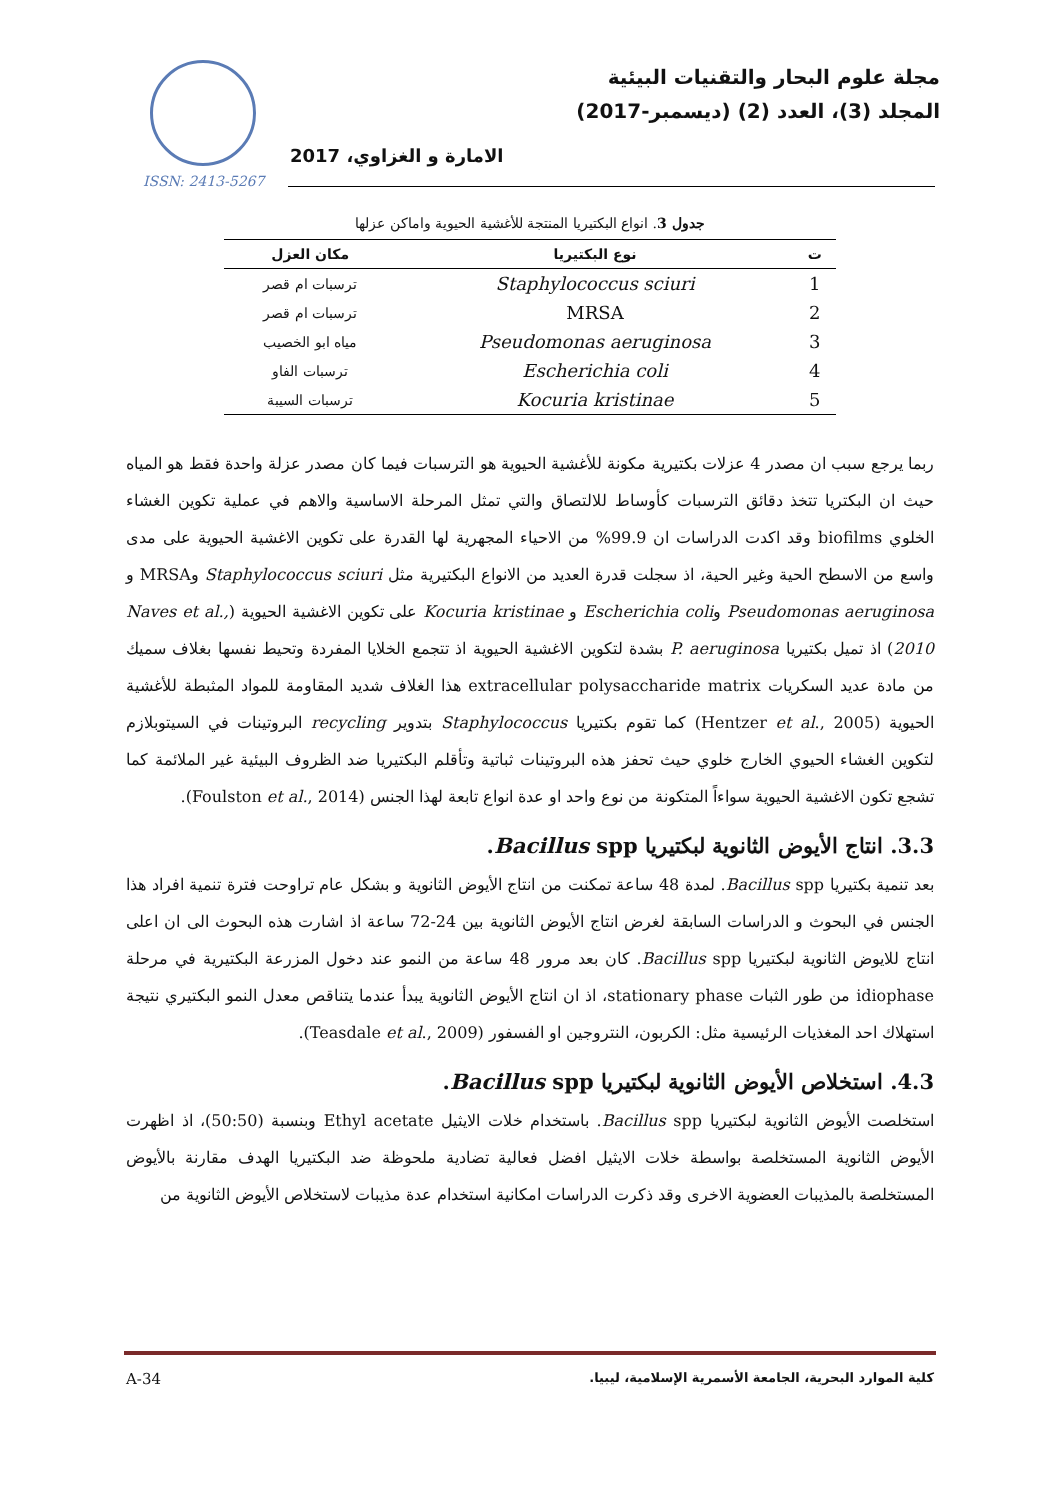ISSN: 2413-5267
مجلة علوم البحار والتقنيات البيئية
المجلد (3)، العدد (2) (ديسمبر-2017)
الامارة و الغزاوي، 2017
جدول 3. انواع البكتيريا المنتجة للأغشية الحيوية واماكن عزلها
| ت | نوع البكتيريا | مكان العزل |
| --- | --- | --- |
| 1 | Staphylococcus sciuri | ترسبات ام قصر |
| 2 | MRSA | ترسبات ام قصر |
| 3 | Pseudomonas aeruginosa | مياه ابو الخصيب |
| 4 | Escherichia coli | ترسبات الفاو |
| 5 | Kocuria kristinae | ترسبات السيبة |
ربما يرجع سبب ان مصدر 4 عزلات بكتيرية مكونة للأغشية الحيوية هو الترسبات فيما كان مصدر عزلة واحدة فقط هو المياه حيث ان البكتريا تتخذ دقائق الترسبات كأوساط للالتصاق والتي تمثل المرحلة الاساسية والاهم في عملية تكوين الغشاء الخلوي biofilms وقد اكدت الدراسات ان 99.9% من الاحياء المجهرية لها القدرة على تكوين الاغشية الحيوية على مدى واسع من الاسطح الحية وغير الحية، اذ سجلت قدرة العديد من الانواع البكتيرية مثل Staphylococcus sciuri وMRSA و Pseudomonas aeruginosa وEscherichia coli و Kocuria kristinae على تكوين الاغشية الحيوية (Naves et al., 2010) اذ تميل بكتيريا P. aeruginosa بشدة لتكوين الاغشية الحيوية اذ تتجمع الخلايا المفردة وتحيط نفسها بغلاف سميك من مادة عديد السكريات extracellular polysaccharide matrix هذا الغلاف شديد المقاومة للمواد المثبطة للأغشية الحيوية (Hentzer et al., 2005) كما تقوم بكتيريا Staphylococcus بتدوير recycling البروتينات في السيتوبلازم لتكوين الغشاء الحيوي الخارج خلوي حيث تحفز هذه البروتينات ثباتية وتأقلم البكتيريا ضد الظروف البيئية غير الملائمة كما تشجع تكون الاغشية الحيوية سواءاً المتكونة من نوع واحد او عدة انواع تابعة لهذا الجنس (Foulston et al., 2014).
3.3. انتاج الأيوض الثانوية لبكتيريا Bacillus spp.
بعد تنمية بكتيريا Bacillus spp. لمدة 48 ساعة تمكنت من انتاج الأيوض الثانوية و بشكل عام تراوحت فترة تنمية افراد هذا الجنس في البحوث و الدراسات السابقة لغرض انتاج الأيوض الثانوية بين 24-72 ساعة اذ اشارت هذه البحوث الى ان اعلى انتاج للايوض الثانوية لبكتيريا Bacillus spp. كان بعد مرور 48 ساعة من النمو عند دخول المزرعة البكتيرية في مرحلة idiophase من طور الثبات stationary phase، اذ ان انتاج الأيوض الثانوية يبدأ عندما يتناقص معدل النمو البكتيري نتيجة استهلاك احد المغذيات الرئيسية مثل: الكربون، النتروجين او الفسفور (Teasdale et al., 2009).
4.3. استخلاص الأيوض الثانوية لبكتيريا Bacillus spp.
استخلصت الأيوض الثانوية لبكتيريا Bacillus spp. باستخدام خلات الايثيل Ethyl acetate وبنسبة (50:50)، اذ اظهرت الأيوض الثانوية المستخلصة بواسطة خلات الايثيل افضل فعالية تضادية ملحوظة ضد البكتيريا الهدف مقارنة بالأيوض المستخلصة بالمذيبات العضوية الاخرى وقد ذكرت الدراسات امكانية استخدام عدة مذيبات لاستخلاص الأيوض الثانوية من
كلية الموارد البحرية، الجامعة الأسمرية الإسلامية، ليبيا.
A-34